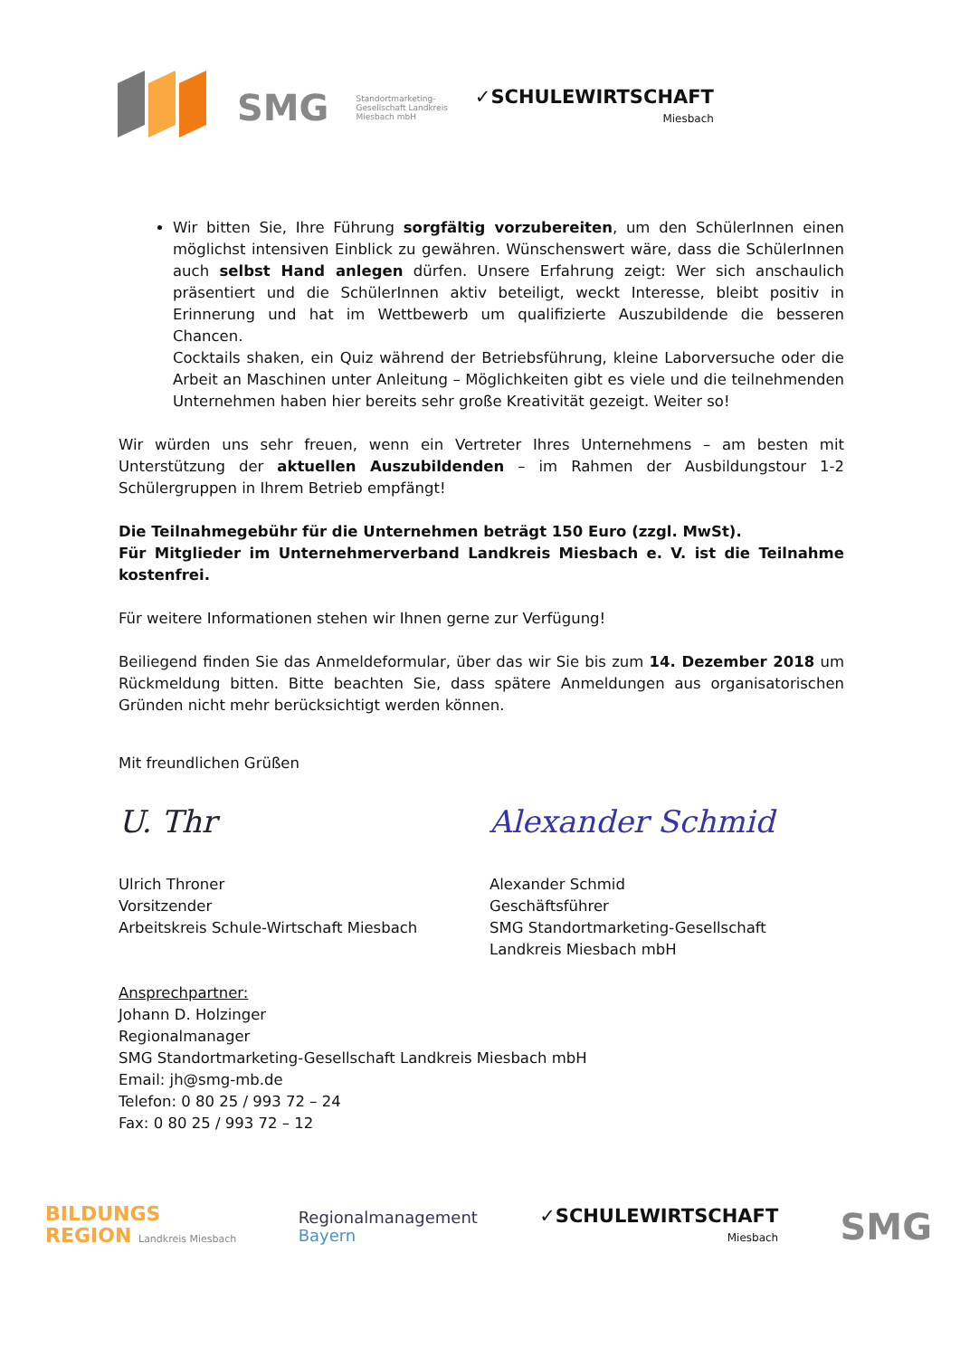SMG
Standortmarketing-
Gesellschaft Landkreis
Miesbach mbH
✓SCHULEWIRTSCHAFT
Miesbach
Wir bitten Sie, Ihre Führung sorgfältig vorzubereiten, um den SchülerInnen einen möglichst intensiven Einblick zu gewähren. Wünschenswert wäre, dass die SchülerInnen auch selbst Hand anlegen dürfen. Unsere Erfahrung zeigt: Wer sich anschaulich präsentiert und die SchülerInnen aktiv beteiligt, weckt Interesse, bleibt positiv in Erinnerung und hat im Wettbewerb um qualifizierte Auszubildende die besseren Chancen.
Cocktails shaken, ein Quiz während der Betriebsführung, kleine Laborversuche oder die Arbeit an Maschinen unter Anleitung – Möglichkeiten gibt es viele und die teilnehmenden Unternehmen haben hier bereits sehr große Kreativität gezeigt. Weiter so!
Wir würden uns sehr freuen, wenn ein Vertreter Ihres Unternehmens – am besten mit Unterstützung der aktuellen Auszubildenden – im Rahmen der Ausbildungstour 1-2 Schülergruppen in Ihrem Betrieb empfängt!
Die Teilnahmegebühr für die Unternehmen beträgt 150 Euro (zzgl. MwSt).
Für Mitglieder im Unternehmerverband Landkreis Miesbach e. V. ist die Teilnahme kostenfrei.
Für weitere Informationen stehen wir Ihnen gerne zur Verfügung!
Beiliegend finden Sie das Anmeldeformular, über das wir Sie bis zum 14. Dezember 2018 um Rückmeldung bitten. Bitte beachten Sie, dass spätere Anmeldungen aus organisatorischen Gründen nicht mehr berücksichtigt werden können.
Mit freundlichen Grüßen
U. Thr
Ulrich Throner
Vorsitzender
Arbeitskreis Schule-Wirtschaft Miesbach
Alexander Schmid
Alexander Schmid
Geschäftsführer
SMG Standortmarketing-Gesellschaft
Landkreis Miesbach mbH
Ansprechpartner:
Johann D. Holzinger
Regionalmanager
SMG Standortmarketing-Gesellschaft Landkreis Miesbach mbH
Email: jh@smg-mb.de
Telefon: 0 80 25 / 993 72 – 24
Fax: 0 80 25 / 993 72 – 12
BILDUNGS
REGION Landkreis Miesbach
Regionalmanagement
Bayern
✓SCHULEWIRTSCHAFT
Miesbach
SMG